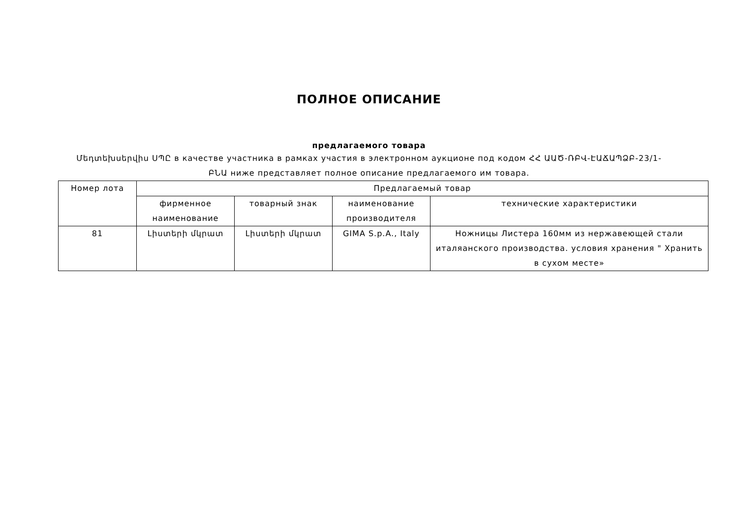ПОЛНОЕ ОПИСАНИЕ
предлагаемого товара
Մեդտեխսերվիս ՍՊԸ в качестве участника в рамках участия в электронном аукционе под кодом ՀՀ ԱԱԾ-ՌԲՎ-ԷԱՃԱՊՁԲ-23/1-ԲՆԱ ниже представляет полное описание предлагаемого им товара.
| Номер лота | Предлагаемый товар | | | |
| --- | --- | --- | --- | --- |
| | фирменное наименование | товарный знак | наименование производителя | технические характеристики |
| 81 | Լիստերի մկրատ | Լիստերի մկրատ | GIMA S.p.A., Italy | Ножницы Листера 160мм из нержавеющей стали италяанского производства. условия хранения " Хранить в сухом месте» |